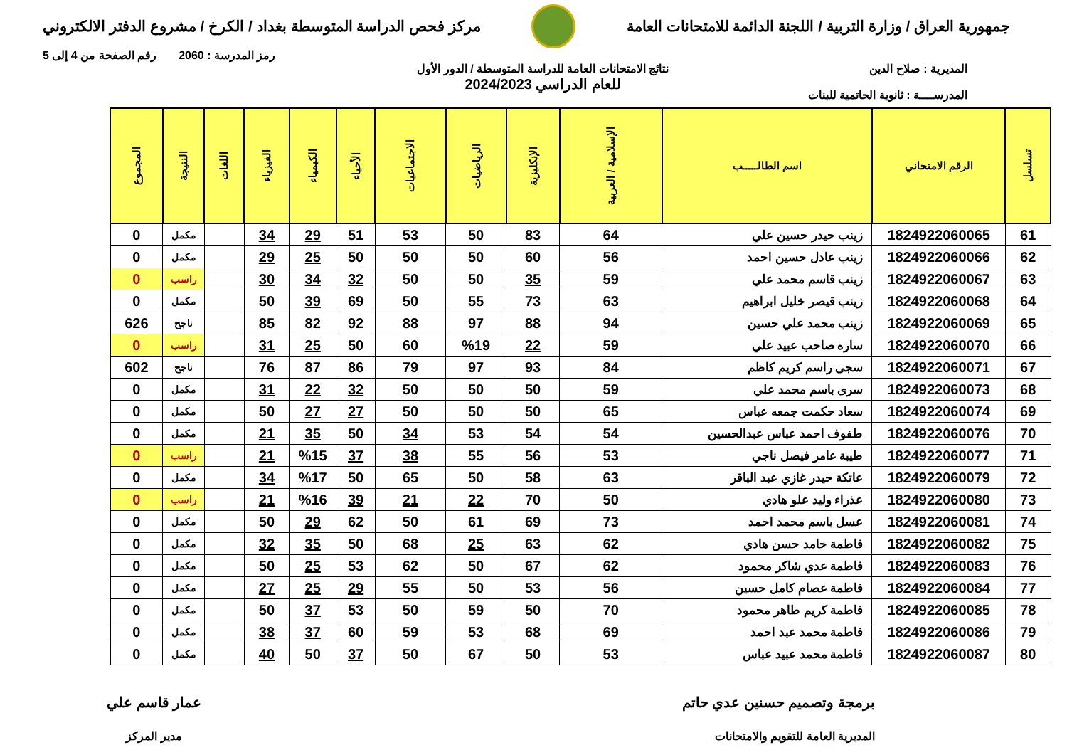جمهورية العراق / وزارة التربية / اللجنة الدائمة للامتحانات العامة
مركز فحص الدراسة المتوسطة بغداد / الكرخ / مشروع الدفتر الالكتروني
رمز المدرسة : 2060 رقم الصفحة من 4 إلى 5
المديرية : صلاح الدين
المدرســــة : ثانوية الحاتمية للبنات
نتائج الامتحانات العامة للدراسة المتوسطة / الدور الأول
للعام الدراسي 2024/2023
| تسلسل | الرقم الامتحاني | اسم الطالـــــب | الإسلامية / العربية | الإنكليزية | الرياضيات | الاجتماعيات | الأحياء | الكيمياء | الفيزياء | اللغات | النتيجة | المجموع |
| --- | --- | --- | --- | --- | --- | --- | --- | --- | --- | --- | --- | --- |
| 61 | 1824922060065 | زينب حيدر حسين علي | 64 | 83 | 50 | 53 | 51 | 29 | 34 | | مكمل | 0 |
| 62 | 1824922060066 | زينب عادل حسين احمد | 56 | 60 | 50 | 50 | 50 | 25 | 29 | | مكمل | 0 |
| 63 | 1824922060067 | زينب قاسم محمد علي | 59 | 35 | 50 | 50 | 32 | 34 | 30 | | راسب | 0 |
| 64 | 1824922060068 | زينب قيصر خليل ابراهيم | 63 | 73 | 55 | 50 | 69 | 39 | 50 | | مكمل | 0 |
| 65 | 1824922060069 | زينب محمد علي حسين | 94 | 88 | 97 | 88 | 92 | 82 | 85 | | ناجح | 626 |
| 66 | 1824922060070 | ساره صاحب عبيد علي | 59 | 22 | %19 | 60 | 50 | 25 | 31 | | راسب | 0 |
| 67 | 1824922060071 | سجى راسم كريم كاظم | 84 | 93 | 97 | 79 | 86 | 87 | 76 | | ناجح | 602 |
| 68 | 1824922060073 | سرى باسم محمد علي | 59 | 50 | 50 | 50 | 32 | 22 | 31 | | مكمل | 0 |
| 69 | 1824922060074 | سعاد حكمت جمعه عباس | 65 | 50 | 50 | 50 | 27 | 27 | 50 | | مكمل | 0 |
| 70 | 1824922060076 | طفوف احمد عباس عبدالحسين | 54 | 54 | 53 | 34 | 50 | 35 | 21 | | مكمل | 0 |
| 71 | 1824922060077 | طيبة عامر فيصل ناجي | 53 | 56 | 55 | 38 | 37 | %15 | 21 | | راسب | 0 |
| 72 | 1824922060079 | عاتكة حيدر غازي عبد الباقر | 63 | 58 | 50 | 65 | 50 | %17 | 34 | | مكمل | 0 |
| 73 | 1824922060080 | عذراء وليد علو هادي | 50 | 70 | 22 | 21 | 39 | %16 | 21 | | راسب | 0 |
| 74 | 1824922060081 | عسل باسم محمد احمد | 73 | 69 | 61 | 50 | 62 | 29 | 50 | | مكمل | 0 |
| 75 | 1824922060082 | فاطمة حامد حسن هادي | 62 | 63 | 25 | 68 | 50 | 35 | 32 | | مكمل | 0 |
| 76 | 1824922060083 | فاطمة عدي شاكر محمود | 62 | 67 | 50 | 62 | 53 | 25 | 50 | | مكمل | 0 |
| 77 | 1824922060084 | فاطمة عصام كامل حسين | 56 | 53 | 50 | 55 | 29 | 25 | 27 | | مكمل | 0 |
| 78 | 1824922060085 | فاطمة كريم طاهر محمود | 70 | 50 | 59 | 50 | 53 | 37 | 50 | | مكمل | 0 |
| 79 | 1824922060086 | فاطمة محمد عبد احمد | 69 | 68 | 53 | 59 | 60 | 37 | 38 | | مكمل | 0 |
| 80 | 1824922060087 | فاطمة محمد عبيد عباس | 53 | 50 | 67 | 50 | 37 | 50 | 40 | | مكمل | 0 |
برمجة وتصميم حسنين عدي حاتم
المديرية العامة للتقويم والامتحانات
عمار قاسم علي
مدير المركز